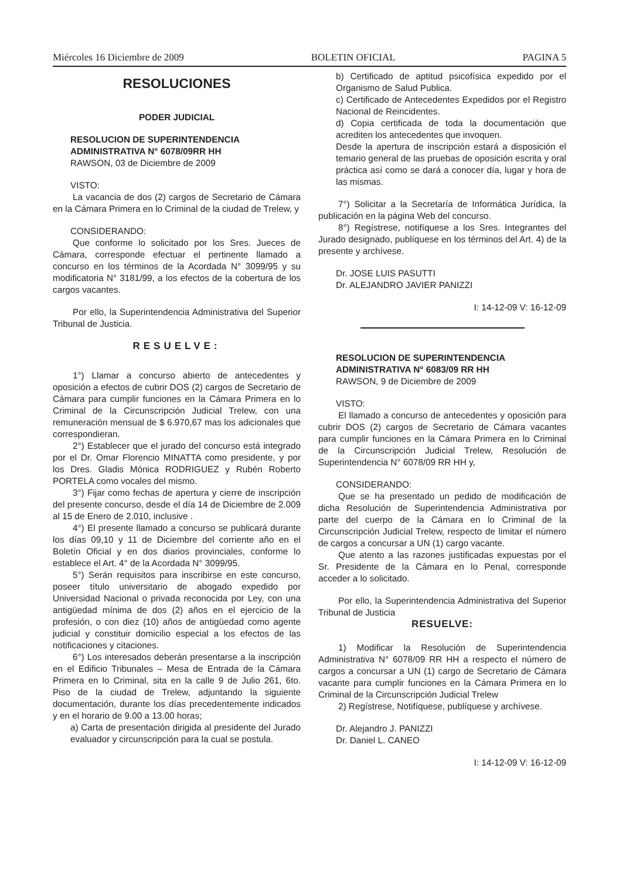Miércoles 16 Diciembre de 2009 BOLETIN OFICIAL PAGINA 5
RESOLUCIONES
PODER JUDICIAL
RESOLUCION DE SUPERINTENDENCIA
ADMINISTRATIVA N° 6078/09RR HH
RAWSON, 03 de Diciembre de 2009
VISTO:
La vacancia de dos (2) cargos de Secretario de Cámara en la Cámara Primera en lo Criminal de la ciudad de Trelew, y
CONSIDERANDO:
Que conforme lo solicitado por los Sres. Jueces de Cámara, corresponde efectuar el pertinente llamado a concurso en los términos de la Acordada N° 3099/95 y su modificatoria N° 3181/99, a los efectos de la cobertura de los cargos vacantes.
Por ello, la Superintendencia Administrativa del Superior Tribunal de Justicia.
RESUELVE:
1°) Llamar a concurso abierto de antecedentes y oposición a efectos de cubrir DOS (2) cargos de Secretario de Cámara para cumplir funciones en la Cámara Primera en lo Criminal de la Circunscripción Judicial Trelew, con una remuneración mensual de $ 6.970,67 mas los adicionales que correspondieran.
2°) Establecer que el jurado del concurso está integrado por el Dr. Omar Florencio MINATTA como presidente, y por los Dres. Gladis Mónica RODRIGUEZ y Rubén Roberto PORTELA como vocales del mismo.
3°) Fijar como fechas de apertura y cierre de inscripción del presente concurso, desde el día 14 de Diciembre de 2.009 al 15 de Enero de 2.010, inclusive .
4°) El presente llamado a concurso se publicará durante los días 09,10 y 11 de Diciembre del corriente año en el Boletín Oficial y en dos diarios provinciales, conforme lo establece el Art. 4° de la Acordada N° 3099/95.
5°) Serán requisitos para inscribirse en este concurso, poseer título universitario de abogado expedido por Universidad Nacional o privada reconocida por Ley, con una antigüedad mínima de dos (2) años en el ejercicio de la profesión, o con diez (10) años de antigüedad como agente judicial y constituir domicilio especial a los efectos de las notificaciones y citaciones.
6°) Los interesados deberán presentarse a la inscripción en el Edificio Tribunales – Mesa de Entrada de la Cámara Primera en lo Criminal, sita en la calle 9 de Julio 261, 6to. Piso de la ciudad de Trelew, adjuntando la siguiente documentación, durante los días precedentemente indicados y en el horario de 9.00 a 13.00 horas;
a) Carta de presentación dirigida al presidente del Jurado evaluador y circunscripción para la cual se postula.
b) Certificado de aptitud psicofísica expedido por el Organismo de Salud Publica.
c) Certificado de Antecedentes Expedidos por el Registro Nacional de Reincidentes.
d) Copia certificada de toda la documentación que acrediten los antecedentes que invoquen.
Desde la apertura de inscripción estará a disposición el temario general de las pruebas de oposición escrita y oral práctica así como se dará a conocer día, lugar y hora de las mismas.
7°) Solicitar a la Secretaría de Informática Jurídica, la publicación en la página Web del concurso.
8°) Regístrese, notifíquese a los Sres. Integrantes del Jurado designado, publíquese en los términos del Art. 4) de la presente y archívese.
Dr. JOSE LUIS PASUTTI
Dr. ALEJANDRO JAVIER PANIZZI
I: 14-12-09 V: 16-12-09
RESOLUCION DE SUPERINTENDENCIA
ADMINISTRATIVA N° 6083/09 RR HH
RAWSON, 9 de Diciembre de 2009
VISTO:
El llamado a concurso de antecedentes y oposición para cubrir DOS (2) cargos de Secretario de Cámara vacantes para cumplir funciones en la Cámara Primera en lo Criminal de la Circunscripción Judicial Trelew, Resolución de Superintendencia N° 6078/09 RR HH y,
CONSIDERANDO:
Que se ha presentado un pedido de modificación de dicha Resolución de Superintendencia Administrativa por parte del cuerpo de la Cámara en lo Criminal de la Circunscripción Judicial Trelew, respecto de limitar el número de cargos a concursar a UN (1) cargo vacante.
Que atento a las razones justificadas expuestas por el Sr. Presidente de la Cámara en lo Penal, corresponde acceder a lo solicitado.
Por ello, la Superintendencia Administrativa del Superior Tribunal de Justicia
RESUELVE:
1) Modificar la Resolución de Superintendencia Administrativa N° 6078/09 RR HH a respecto el número de cargos a concursar a UN (1) cargo de Secretario de Cámara vacante para cumplir funciones en la Cámara Primera en lo Criminal de la Circunscripción Judicial Trelew
2) Regístrese, Notifíquese, publíquese y archívese.
Dr. Alejandro J. PANIZZI
Dr. Daniel L. CANEO
I: 14-12-09 V: 16-12-09